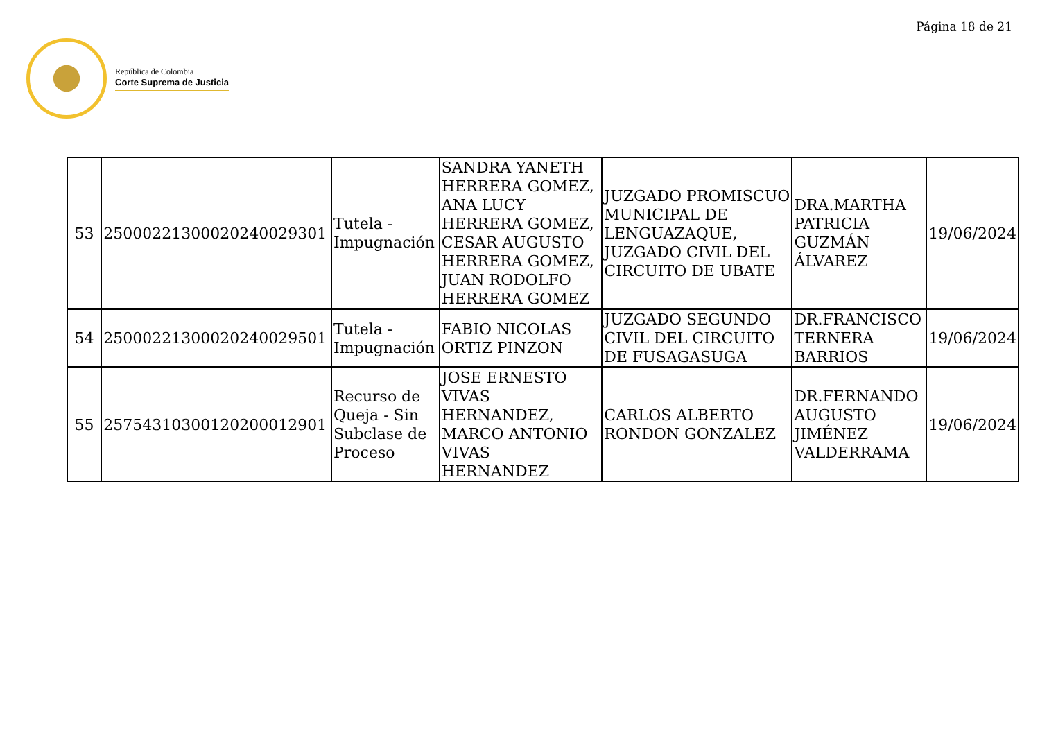Página 18 de 21
República de Colombia
Corte Suprema de Justicia
| 53 | 25000221300020240029301 | Tutela - Impugnación | SANDRA YANETH HERRERA GOMEZ, ANA LUCY HERRERA GOMEZ, CESAR AUGUSTO HERRERA GOMEZ, JUAN RODOLFO HERRERA GOMEZ | JUZGADO PROMISCUO MUNICIPAL DE LENGUAZAQUE, JUZGADO CIVIL DEL CIRCUITO DE UBATE | DRA.MARTHA PATRICIA GUZMÁN ÁLVAREZ | 19/06/2024 |
| 54 | 25000221300020240029501 | Tutela - Impugnación | FABIO NICOLAS ORTIZ PINZON | JUZGADO SEGUNDO CIVIL DEL CIRCUITO DE FUSAGASUGA | DR.FRANCISCO TERNERA BARRIOS | 19/06/2024 |
| 55 | 25754310300120200012901 | Recurso de Queja - Sin Subclase de Proceso | JOSE ERNESTO VIVAS HERNANDEZ, MARCO ANTONIO VIVAS HERNANDEZ | CARLOS ALBERTO RONDON GONZALEZ | DR.FERNANDO AUGUSTO JIMÉNEZ VALDERRAMA | 19/06/2024 |